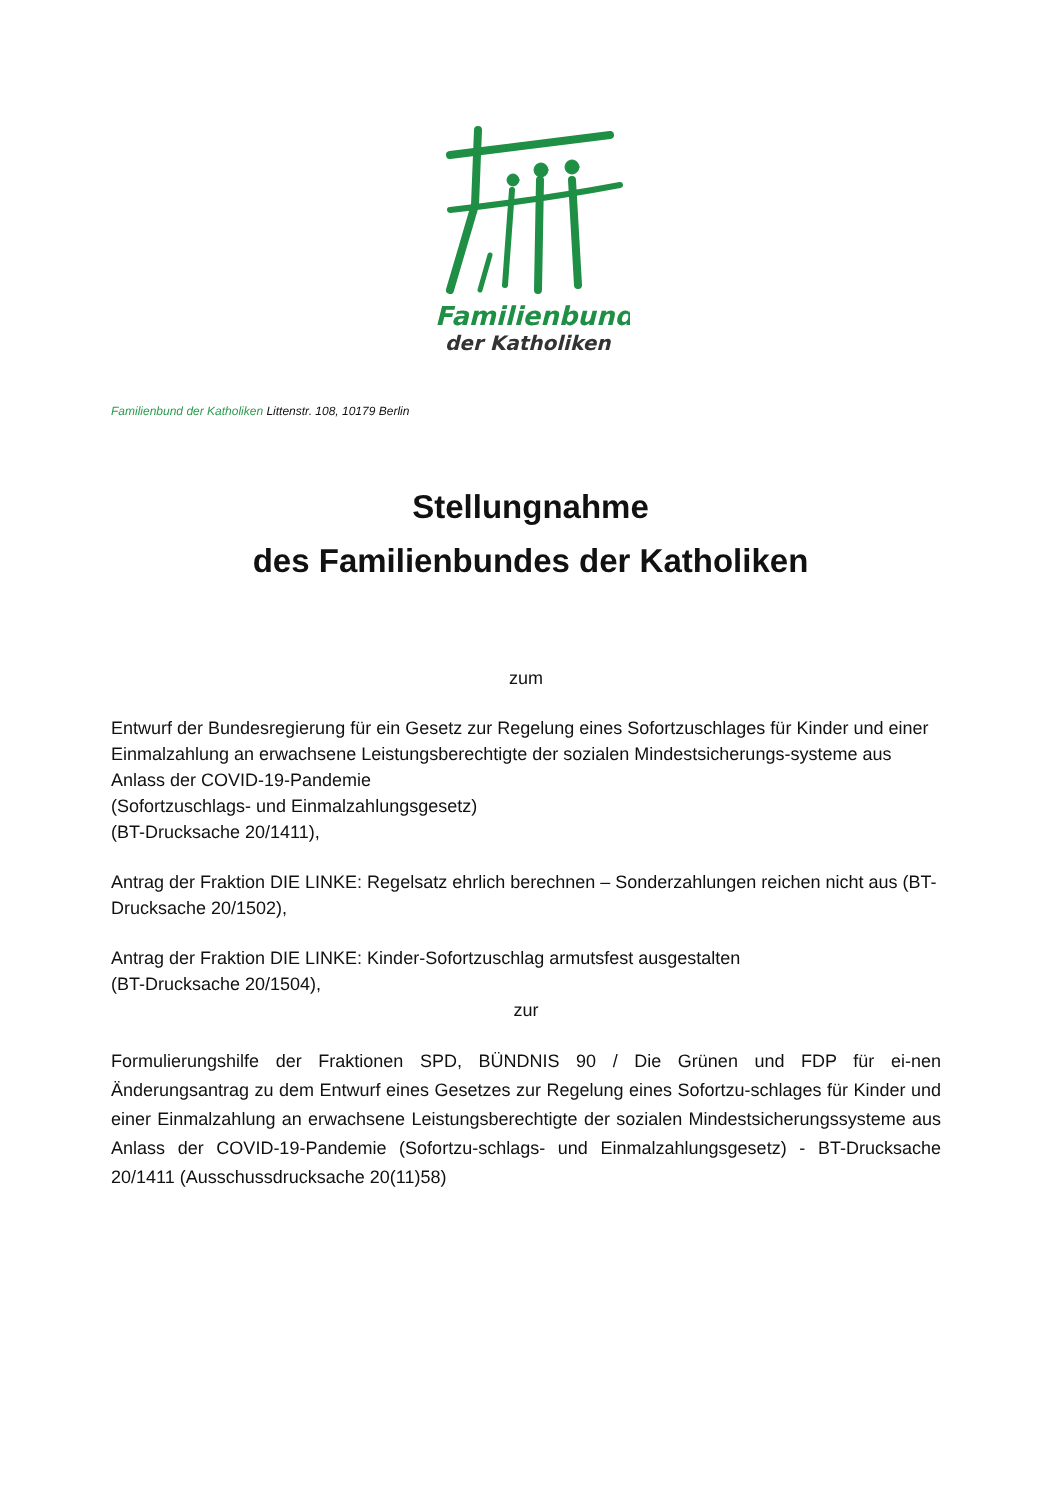Familienbund
der Katholiken
Familienbund der Katholiken Littenstr. 108, 10179 Berlin
Stellungnahme
des Familienbundes der Katholiken
zum
Entwurf der Bundesregierung für ein Gesetz zur Regelung eines Sofortzuschlages für Kinder und einer Einmalzahlung an erwachsene Leistungsberechtigte der sozialen Mindestsicherungs-systeme aus Anlass der COVID-19-Pandemie
(Sofortzuschlags- und Einmalzahlungsgesetz)
(BT-Drucksache 20/1411),
Antrag der Fraktion DIE LINKE: Regelsatz ehrlich berechnen – Sonderzahlungen reichen nicht aus (BT-Drucksache 20/1502),
Antrag der Fraktion DIE LINKE: Kinder-Sofortzuschlag armutsfest ausgestalten
(BT-Drucksache 20/1504),
zur
Formulierungshilfe der Fraktionen SPD, BÜNDNIS 90 / Die Grünen und FDP für ei-nen Änderungsantrag zu dem Entwurf eines Gesetzes zur Regelung eines Sofortzu-schlages für Kinder und einer Einmalzahlung an erwachsene Leistungsberechtigte der sozialen Mindestsicherungssysteme aus Anlass der COVID-19-Pandemie (Sofortzu-schlags- und Einmalzahlungsgesetz) - BT-Drucksache 20/1411 (Ausschussdrucksache 20(11)58)